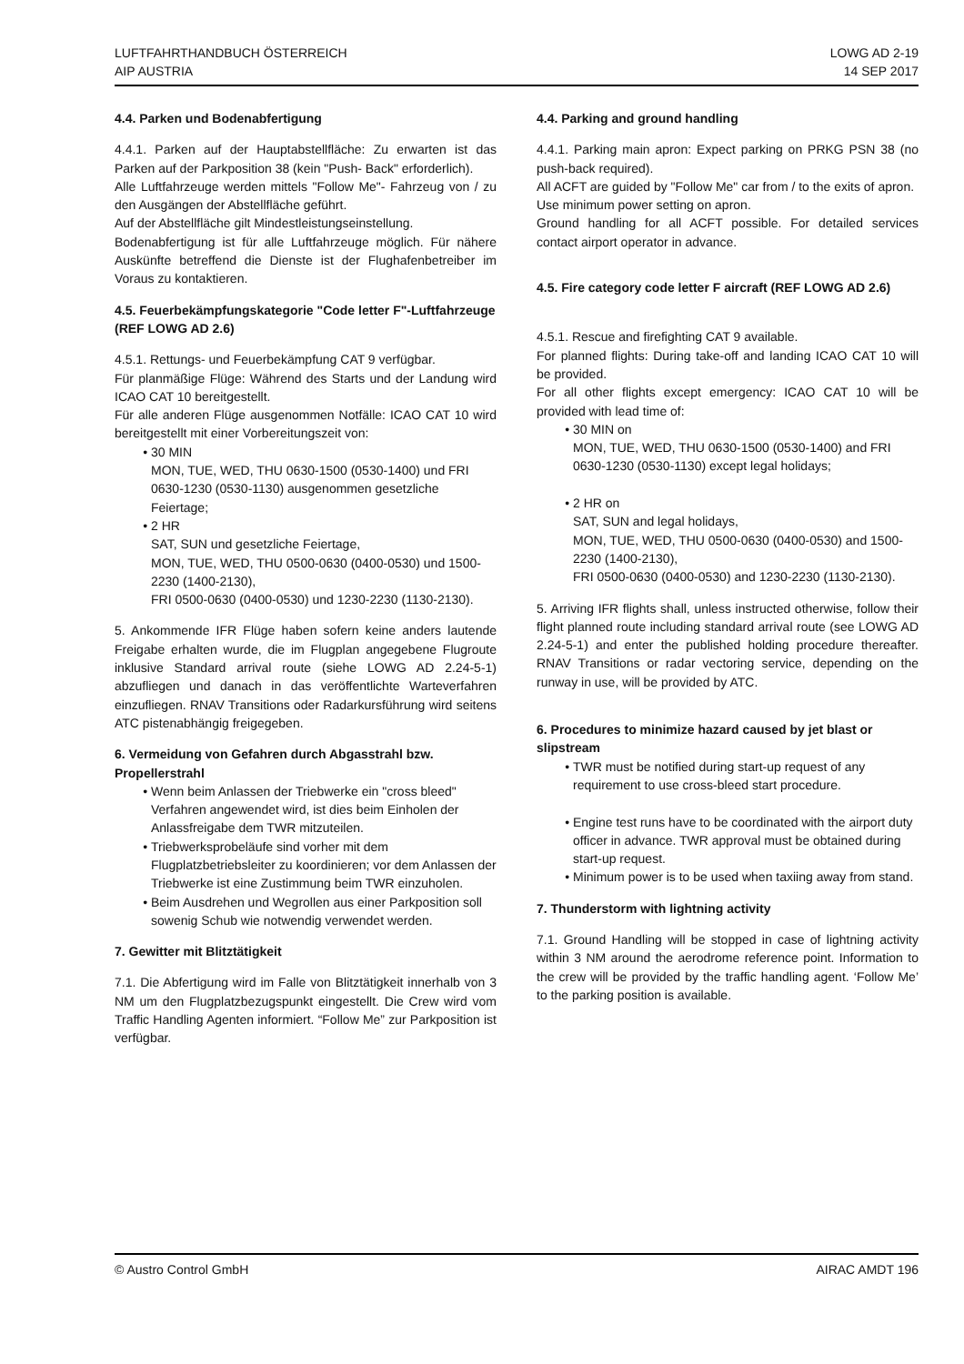LUFTFAHRTHANDBUCH ÖSTERREICH
AIP AUSTRIA
LOWG AD 2-19
14 SEP 2017
4.4. Parken und Bodenabfertigung
4.4.1. Parken auf der Hauptabstellfläche: Zu erwarten ist das Parken auf der Parkposition 38 (kein "Push- Back" erforderlich).
Alle Luftfahrzeuge werden mittels "Follow Me"- Fahrzeug von / zu den Ausgängen der Abstellfläche geführt.
Auf der Abstellfläche gilt Mindestleistungseinstellung.
Bodenabfertigung ist für alle Luftfahrzeuge möglich. Für nähere Auskünfte betreffend die Dienste ist der Flughafenbetreiber im Voraus zu kontaktieren.
4.5. Feuerbekämpfungskategorie "Code letter F"-Luftfahrzeuge (REF LOWG AD 2.6)
4.5.1. Rettungs- und Feuerbekämpfung CAT 9 verfügbar.
Für planmäßige Flüge: Während des Starts und der Landung wird ICAO CAT 10 bereitgestellt.
Für alle anderen Flüge ausgenommen Notfälle: ICAO CAT 10 wird bereitgestellt mit einer Vorbereitungszeit von:
30 MIN
MON, TUE, WED, THU 0630-1500 (0530-1400) und FRI 0630-1230 (0530-1130) ausgenommen gesetzliche Feiertage;
2 HR
SAT, SUN und gesetzliche Feiertage,
MON, TUE, WED, THU 0500-0630 (0400-0530) und 1500-2230 (1400-2130),
FRI 0500-0630 (0400-0530) und 1230-2230 (1130-2130).
5. Ankommende IFR Flüge haben sofern keine anders lautende Freigabe erhalten wurde, die im Flugplan angegebene Flugroute inklusive Standard arrival route (siehe LOWG AD 2.24-5-1) abzufliegen und danach in das veröffentlichte Warteverfahren einzufliegen. RNAV Transitions oder Radarkursführung wird seitens ATC pistenabhängig freigegeben.
6. Vermeidung von Gefahren durch Abgasstrahl bzw. Propellerstrahl
Wenn beim Anlassen der Triebwerke ein "cross bleed" Verfahren angewendet wird, ist dies beim Einholen der Anlassfreigabe dem TWR mitzuteilen.
Triebwerksprobeläufe sind vorher mit dem Flugplatzbetriebsleiter zu koordinieren; vor dem Anlassen der Triebwerke ist eine Zustimmung beim TWR einzuholen.
Beim Ausdrehen und Wegrollen aus einer Parkposition soll sowenig Schub wie notwendig verwendet werden.
7. Gewitter mit Blitztätigkeit
7.1. Die Abfertigung wird im Falle von Blitztätigkeit innerhalb von 3 NM um den Flugplatzbezugspunkt eingestellt. Die Crew wird vom Traffic Handling Agenten informiert. “Follow Me” zur Parkposition ist verfügbar.
4.4. Parking and ground handling
4.4.1. Parking main apron: Expect parking on PRKG PSN 38 (no push-back required).
All ACFT are guided by "Follow Me" car from / to the exits of apron.
Use minimum power setting on apron.
Ground handling for all ACFT possible. For detailed services contact airport operator in advance.
4.5. Fire category code letter F aircraft (REF LOWG AD 2.6)
4.5.1. Rescue and firefighting CAT 9 available.
For planned flights: During take-off and landing ICAO CAT 10 will be provided.
For all other flights except emergency: ICAO CAT 10 will be provided with lead time of:
30 MIN on
MON, TUE, WED, THU 0630-1500 (0530-1400) and FRI 0630-1230 (0530-1130) except legal holidays;
2 HR on
SAT, SUN and legal holidays,
MON, TUE, WED, THU 0500-0630 (0400-0530) and 1500-2230 (1400-2130),
FRI 0500-0630 (0400-0530) and 1230-2230 (1130-2130).
5. Arriving IFR flights shall, unless instructed otherwise, follow their flight planned route including standard arrival route (see LOWG AD 2.24-5-1) and enter the published holding procedure thereafter. RNAV Transitions or radar vectoring service, depending on the runway in use, will be provided by ATC.
6. Procedures to minimize hazard caused by jet blast or slipstream
TWR must be notified during start-up request of any requirement to use cross-bleed start procedure.
Engine test runs have to be coordinated with the airport duty officer in advance. TWR approval must be obtained during start-up request.
Minimum power is to be used when taxiing away from stand.
7. Thunderstorm with lightning activity
7.1. Ground Handling will be stopped in case of lightning activity within 3 NM around the aerodrome reference point. Information to the crew will be provided by the traffic handling agent. ‘Follow Me’ to the parking position is available.
© Austro Control GmbH AIRAC AMDT 196